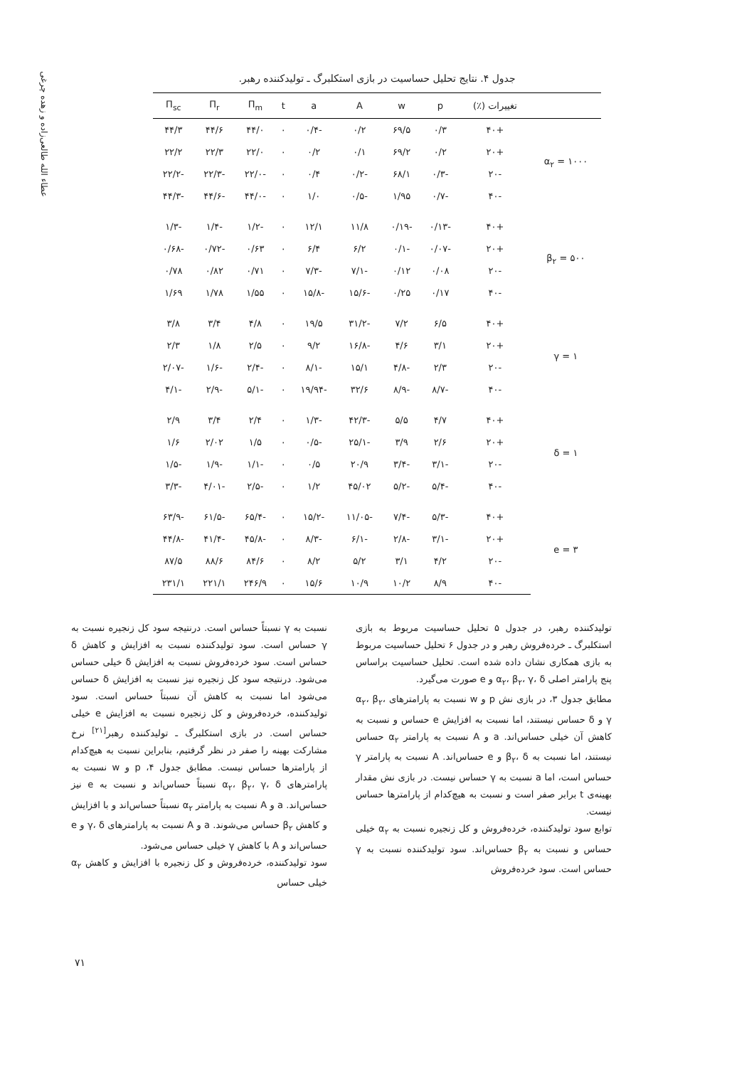عطاء الله طالعی‌زاده و زهده چرغی
جدول ۴. نتایج تحلیل حساسیت در بازی استکلبرگ ـ تولیدکننده رهبر.
| | تغییرات (٪) | p | w | A | a | t | Π<sub>m</sub> | Π<sub>r</sub> | Π<sub>sc</sub> |
| --- | --- | --- | --- | --- | --- | --- | --- | --- | --- |
| α<sub>۲</sub> = ۱۰۰۰ | +۴۰ | ۰/۳ | ۶۹/۵ | ۰/۲ | -۰/۴ | ۰ | ۴۴/۰ | ۴۴/۶ | ۴۴/۳ |
| | +۲۰ | ۰/۲ | ۶۹/۲ | ۰/۱ | ۰/۲ | ۰ | ۲۲/۰ | ۲۲/۳ | ۲۲/۲ |
| | -۲۰ | -۰/۳ | ۶۸/۱ | -۰/۲ | ۰/۴ | ۰ | -۲۲/۰ | -۲۲/۳ | -۲۲/۲ |
| | -۴۰ | -۰/۷ | ۱/۹۵ | -۰/۵ | ۱/۰ | ۰ | -۴۴/۰ | -۴۴/۶ | -۴۴/۳ |
| β<sub>۲</sub> = ۵۰۰ | +۴۰ | -۰/۱۳ | -۰/۱۹ | ۱۱/۸ | ۱۲/۱ | ۰ | -۱/۲ | -۱/۴ | -۱/۳ |
| | +۲۰ | -۰/۰۷ | -۰/۱ | ۶/۲ | ۶/۴ | ۰ | ۰/۶۳ | -۰/۷۲ | -۰/۶۸ |
| | -۲۰ | ۰/۰۸ | ۰/۱۲ | -۷/۱ | -۷/۳ | ۰ | ۰/۷۱ | ۰/۸۲ | ۰/۷۸ |
| | -۴۰ | ۰/۱۷ | ۰/۲۵ | -۱۵/۶ | -۱۵/۸ | ۰ | ۱/۵۵ | ۱/۷۸ | ۱/۶۹ |
| γ = ۱ | +۴۰ | ۶/۵ | ۷/۲ | -۳۱/۲ | ۱۹/۵ | ۰ | ۴/۸ | ۳/۴ | ۳/۸ |
| | +۲۰ | ۳/۱ | ۴/۶ | -۱۶/۸ | ۹/۲ | ۰ | ۲/۵ | ۱/۸ | ۲/۳ |
| | -۲۰ | ۲/۳ | -۴/۸ | ۱۵/۱ | -۸/۱ | ۰ | -۲/۴ | -۱/۶ | -۲/۰۷ |
| | -۴۰ | -۸/۷ | -۸/۹ | ۳۲/۶ | -۱۹/۹۴ | ۰ | -۵/۱ | -۲/۹ | -۴/۱ |
| δ = ۱ | +۴۰ | ۴/۷ | ۵/۵ | -۴۲/۳ | -۱/۳ | ۰ | ۲/۴ | ۳/۴ | ۲/۹ |
| | +۲۰ | ۲/۶ | ۳/۹ | -۲۵/۱ | -۰/۵ | ۰ | ۱/۵ | ۲/۰۲ | ۱/۶ |
| | -۲۰ | -۳/۱ | -۳/۴ | ۲۰/۹ | ۰/۵ | ۰ | -۱/۱ | -۱/۹ | -۱/۵ |
| | -۴۰ | -۵/۴ | -۵/۲ | ۴۵/۰۲ | ۱/۲ | ۰ | -۲/۵ | -۴/۰۱ | -۳/۳ |
| e = ۳ | +۴۰ | -۵/۳ | -۷/۴ | -۱۱/۰۵ | -۱۵/۲ | ۰ | -۶۵/۴ | -۶۱/۵ | -۶۳/۹ |
| | +۲۰ | -۳/۱ | -۲/۸ | -۶/۱ | -۸/۳ | ۰ | -۴۵/۸ | -۴۱/۴ | -۴۴/۸ |
| | -۲۰ | ۴/۲ | ۳/۱ | ۵/۲ | ۸/۲ | ۰ | ۸۴/۶ | ۸۸/۶ | ۸۷/۵ |
| | -۴۰ | ۸/۹ | ۱۰/۲ | ۱۰/۹ | ۱۵/۶ | ۰ | ۲۴۶/۹ | ۲۲۱/۱ | ۲۳۱/۱ |
تولیدکننده رهبر، در جدول ۵ تحلیل حساسیت مربوط به بازی استکلبرگ ـ خرده‌فروش رهبر و در جدول ۶ تحلیل حساسیت مربوط به بازی همکاری نشان داده شده است. تحلیل حساسیت براساس پنج پارامتر اصلی α<sub>۲</sub>، β<sub>۲</sub>، γ، δ و e صورت می‌گیرد.
مطابق جدول ۳، در بازی نش p و w نسبت به پارامترهای α<sub>۲</sub>، β<sub>۲</sub>، γ و δ حساس نیستند، اما نسبت به افزایش e حساس و نسبت به کاهش آن خیلی حساس‌اند. a و A نسبت به پارامتر α<sub>۲</sub> حساس نیستند، اما نسبت به β<sub>۲</sub>، δ و e حساس‌اند. A نسبت به پارامتر γ حساس است، اما a نسبت به γ حساس نیست. در بازی نش مقدار بهینه‌ی t برابر صفر است و نسبت به هیچ‌کدام از پارامترها حساس نیست.
توابع سود تولیدکننده، خرده‌فروش و کل زنجیره نسبت به α<sub>۲</sub> خیلی حساس و نسبت به β<sub>۲</sub> حساس‌اند. سود تولیدکننده نسبت به γ حساس است. سود خرده‌فروش
نسبت به γ نسبتاً حساس است. درنتیجه سود کل زنجیره نسبت به γ حساس است. سود تولیدکننده نسبت به افزایش و کاهش δ حساس است. سود خرده‌فروش نسبت به افزایش δ خیلی حساس می‌شود. درنتیجه سود کل زنجیره نیز نسبت به افزایش δ حساس می‌شود اما نسبت به کاهش آن نسبتاً حساس است. سود تولیدکننده، خرده‌فروش و کل زنجیره نسبت به افزایش e خیلی حساس است. در بازی استکلبرگ ـ تولیدکننده رهبر<sup>[۲۱]</sup> نرخ مشارکت بهینه را صفر در نظر گرفتیم، بنابراین نسبت به هیچ‌کدام از پارامترها حساس نیست. مطابق جدول ۴، p و w نسبت به پارامترهای α<sub>۲</sub>، β<sub>۲</sub>، γ، δ نسبتاً حساس‌اند و نسبت به e نیز حساس‌اند. a و A نسبت به پارامتر α<sub>۲</sub> نسبتاً حساس‌اند و با افزایش و کاهش β<sub>۲</sub> حساس می‌شوند. a و A نسبت به پارامترهای γ، δ و e حساس‌اند و A با کاهش γ خیلی حساس می‌شود.
سود تولیدکننده، خرده‌فروش و کل زنجیره با افزایش و کاهش α<sub>۲</sub> خیلی حساس
۷۱